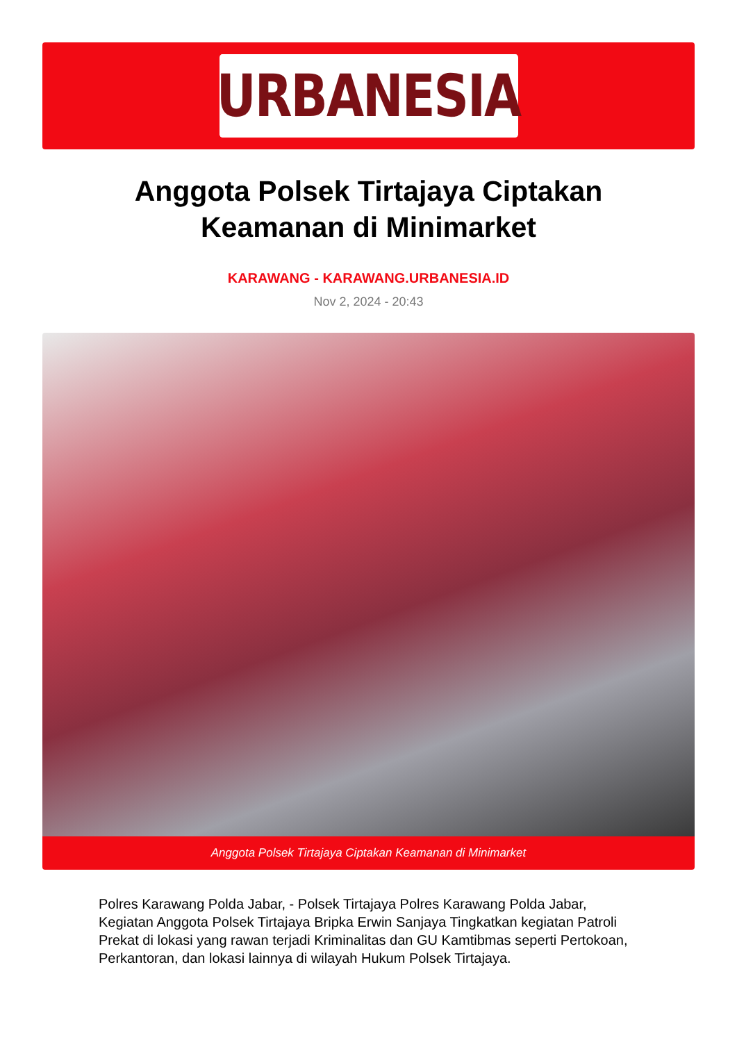URBANESIA
Anggota Polsek Tirtajaya Ciptakan Keamanan di Minimarket
KARAWANG - KARAWANG.URBANESIA.ID
Nov 2, 2024 - 20:43
Anggota Polsek Tirtajaya Ciptakan Keamanan di Minimarket
Polres Karawang Polda Jabar, - Polsek Tirtajaya Polres Karawang Polda Jabar, Kegiatan Anggota Polsek Tirtajaya Bripka Erwin Sanjaya Tingkatkan kegiatan Patroli Prekat di lokasi yang rawan terjadi Kriminalitas dan GU Kamtibmas seperti Pertokoan, Perkantoran, dan lokasi lainnya di wilayah Hukum Polsek Tirtajaya.